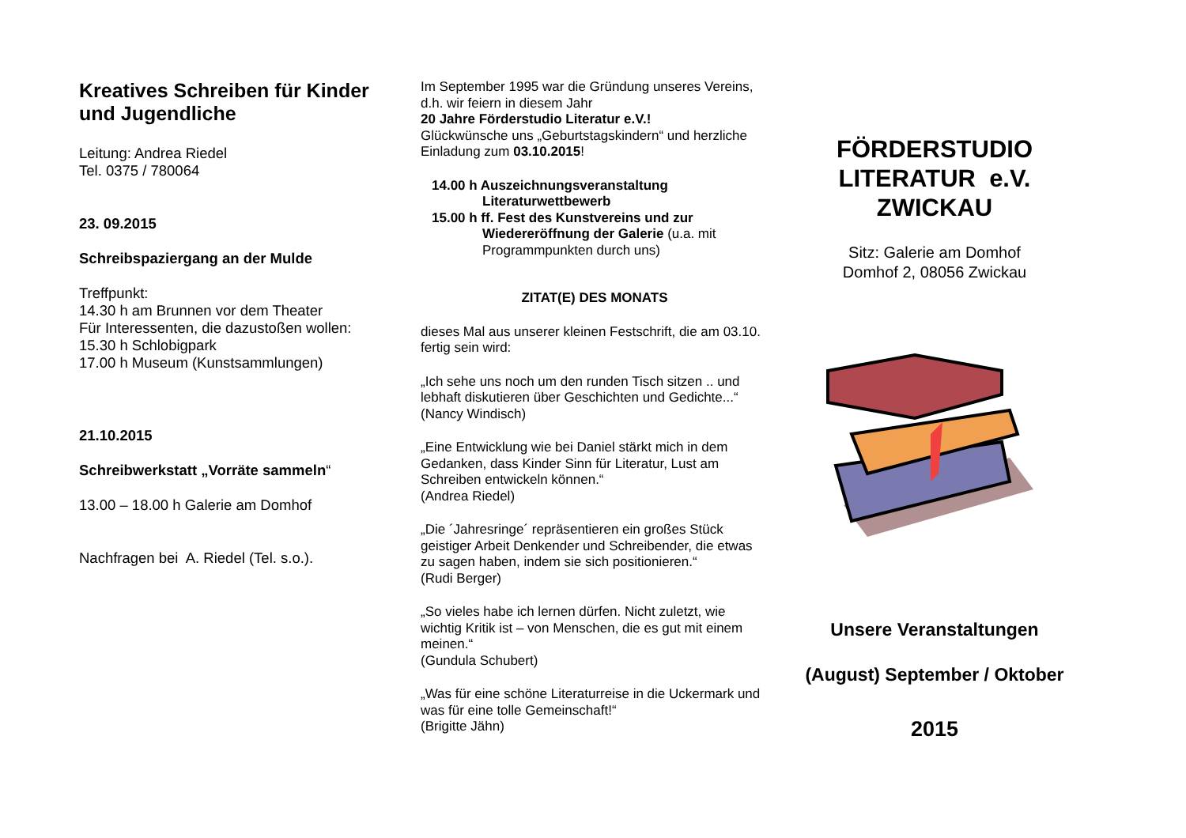Kreatives Schreiben für Kinder und Jugendliche
Leitung: Andrea Riedel
Tel. 0375 / 780064
23. 09.2015
Schreibspaziergang an der Mulde
Treffpunkt:
14.30 h am Brunnen vor dem Theater
Für Interessenten, die dazustoßen wollen:
15.30 h Schlobigpark
17.00 h Museum (Kunstsammlungen)
21.10.2015
Schreibwerkstatt „Vorräte sammeln“
13.00 – 18.00 h Galerie am Domhof
Nachfragen bei A. Riedel (Tel. s.o.).
Im September 1995 war die Gründung unseres Vereins, d.h. wir feiern in diesem Jahr
20 Jahre Förderstudio Literatur e.V.!
Glückwünsche uns „Geburtstagskindern“ und herzliche Einladung zum 03.10.2015!
14.00 h Auszeichnungsveranstaltung Literaturwettbewerb
15.00 h ff. Fest des Kunstvereins und zur Wiedereröffnung der Galerie (u.a. mit Programmpunkten durch uns)
ZITAT(E) DES MONATS
dieses Mal aus unserer kleinen Festschrift, die am 03.10. fertig sein wird:
„Ich sehe uns noch um den runden Tisch sitzen .. und lebhaft diskutieren über Geschichten und Gedichte...“
(Nancy Windisch)
„Eine Entwicklung wie bei Daniel stärkt mich in dem Gedanken, dass Kinder Sinn für Literatur, Lust am Schreiben entwickeln können.“
(Andrea Riedel)
„Die ´Jahresringe´ repräsentieren ein großes Stück geistiger Arbeit Denkender und Schreibender, die etwas zu sagen haben, indem sie sich positionieren.“
(Rudi Berger)
„So vieles habe ich lernen dürfen. Nicht zuletzt, wie wichtig Kritik ist – von Menschen, die es gut mit einem meinen.“
(Gundula Schubert)
„Was für eine schöne Literaturreise in die Uckermark und was für eine tolle Gemeinschaft!“
(Brigitte Jähn)
FÖRDERSTUDIO
LITERATUR e.V.
ZWICKAU
Sitz: Galerie am Domhof
Domhof 2, 08056 Zwickau
Unsere Veranstaltungen
(August) September / Oktober
2015